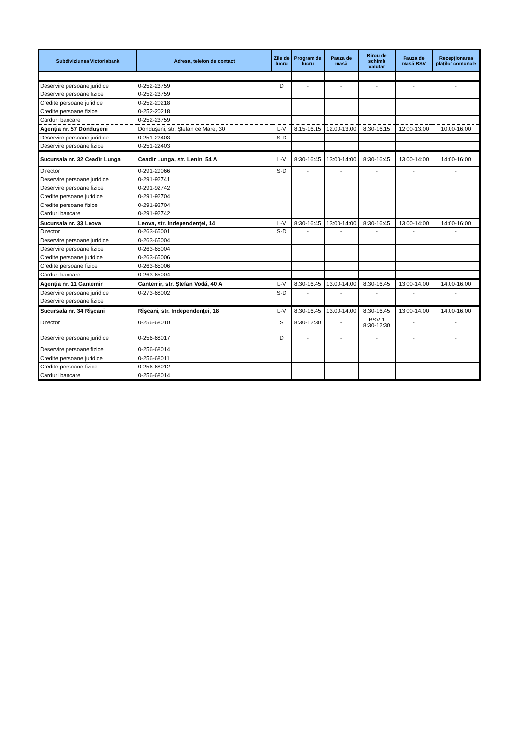| Subdiviziunea Victoriabank | Adresa, telefon de contact | Zile de lucru | Program de lucru | Pauza de masă | Birou de schimb valutar | Pauza de masă BSV | Recepţionarea plăţilor comunale |
| --- | --- | --- | --- | --- | --- | --- | --- |
| Deservire persoane juridice | 0-252-23759 | D | - | - | - | - | - |
| Deservire persoane fizice | 0-252-23759 | | | | | | |
| Credite persoane juridice | 0-252-20218 | | | | | | |
| Credite persoane fizice | 0-252-20218 | | | | | | |
| Carduri bancare | 0-252-23759 | | | | | | |
| Agenţia nr. 57 Donduşeni | Donduşeni, str. Ştefan ce Mare, 30 | L-V | 8:15-16:15 | 12:00-13:00 | 8:30-16:15 | 12:00-13:00 | 10:00-16:00 |
| Deservire persoane juridice | 0-251-22403 | S-D | - | - | - | - | - |
| Deservire persoane fizice | 0-251-22403 | | | | | | |
| Sucursala nr. 32 Ceadîr Lunga | Ceadir Lunga, str. Lenin, 54 A | L-V | 8:30-16:45 | 13:00-14:00 | 8:30-16:45 | 13:00-14:00 | 14:00-16:00 |
| Director | 0-291-29066 | S-D | - | - | - | - | - |
| Deservire persoane juridice | 0-291-92741 | | | | | | |
| Deservire persoane fizice | 0-291-92742 | | | | | | |
| Credite persoane juridice | 0-291-92704 | | | | | | |
| Credite persoane fizice | 0-291-92704 | | | | | | |
| Carduri bancare | 0-291-92742 | | | | | | |
| Sucursala nr. 33 Leova | Leova, str. Independenţei, 14 | L-V | 8:30-16:45 | 13:00-14:00 | 8:30-16:45 | 13:00-14:00 | 14:00-16:00 |
| Director | 0-263-65001 | S-D | - | - | - | - | - |
| Deservire persoane juridice | 0-263-65004 | | | | | | |
| Deservire persoane fizice | 0-263-65004 | | | | | | |
| Credite persoane juridice | 0-263-65006 | | | | | | |
| Credite persoane fizice | 0-263-65006 | | | | | | |
| Carduri bancare | 0-263-65004 | | | | | | |
| Agenţia nr. 11 Cantemir | Cantemir, str. Ştefan Vodă, 40 A | L-V | 8:30-16:45 | 13:00-14:00 | 8:30-16:45 | 13:00-14:00 | 14:00-16:00 |
| Deservire persoane juridice | 0-273-68002 | S-D | - | - | - | - | - |
| Deservire persoane fizice | | | | | | | |
| Sucursala nr. 34 Rîşcani | Rîşcani, str. Independenţei, 18 | L-V | 8:30-16:45 | 13:00-14:00 | 8:30-16:45 | 13:00-14:00 | 14:00-16:00 |
| Director | 0-256-68010 | S | 8:30-12:30 | - | BSV 1 8:30-12:30 | - | - |
| Deservire persoane juridice | 0-256-68017 | D | - | - | - | - | - |
| Deservire persoane fizice | 0-256-68014 | | | | | | |
| Credite persoane juridice | 0-256-68011 | | | | | | |
| Credite persoane fizice | 0-256-68012 | | | | | | |
| Carduri bancare | 0-256-68014 | | | | | | |